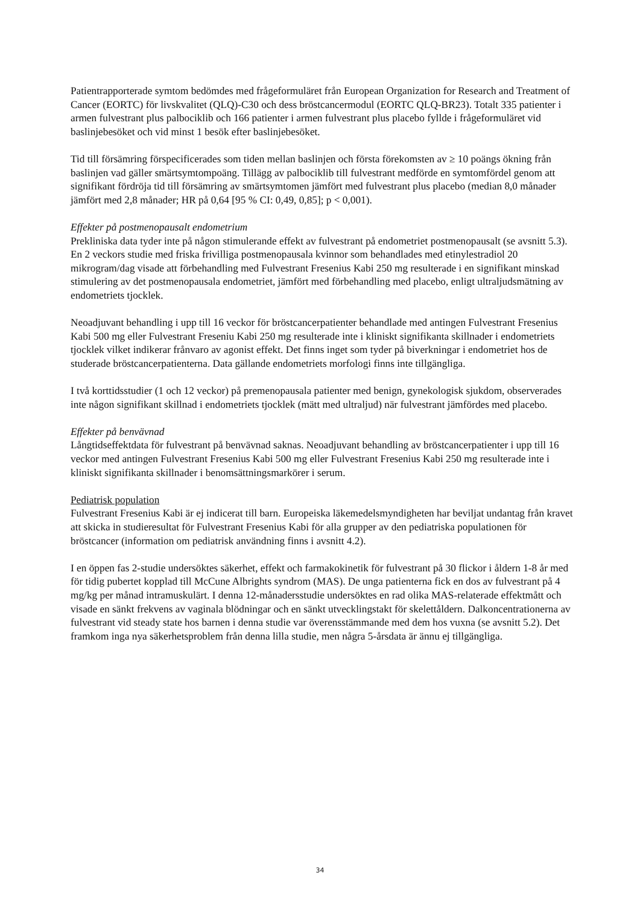Patientrapporterade symtom bedömdes med frågeformuläret från European Organization for Research and Treatment of Cancer (EORTC) för livskvalitet (QLQ)-C30 och dess bröstcancermodul (EORTC QLQ-BR23). Totalt 335 patienter i armen fulvestrant plus palbociklib och 166 patienter i armen fulvestrant plus placebo fyllde i frågeformuläret vid baslinjebesöket och vid minst 1 besök efter baslinjebesöket.
Tid till försämring förspecificerades som tiden mellan baslinjen och första förekomsten av ≥ 10 poängs ökning från baslinjen vad gäller smärtsymtompoäng. Tillägg av palbociklib till fulvestrant medförde en symtomfördel genom att signifikant fördröja tid till försämring av smärtsymtomen jämfört med fulvestrant plus placebo (median 8,0 månader jämfört med 2,8 månader; HR på 0,64 [95 % CI: 0,49, 0,85]; p < 0,001).
Effekter på postmenopausalt endometrium
Prekliniska data tyder inte på någon stimulerande effekt av fulvestrant på endometriet postmenopausalt (se avsnitt 5.3). En 2 veckors studie med friska frivilliga postmenopausala kvinnor som behandlades med etinylestradiol 20 mikrogram/dag visade att förbehandling med Fulvestrant Fresenius Kabi 250 mg resulterade i en signifikant minskad stimulering av det postmenopausala endometriet, jämfört med förbehandling med placebo, enligt ultraljudsmätning av endometriets tjocklek.
Neoadjuvant behandling i upp till 16 veckor för bröstcancerpatienter behandlade med antingen Fulvestrant Fresenius Kabi 500 mg eller Fulvestrant Freseniu Kabi 250 mg resulterade inte i kliniskt signifikanta skillnader i endometriets tjocklek vilket indikerar frånvaro av agonist effekt. Det finns inget som tyder på biverkningar i endometriet hos de studerade bröstcancerpatienterna. Data gällande endometriets morfologi finns inte tillgängliga.
I två korttidsstudier (1 och 12 veckor) på premenopausala patienter med benign, gynekologisk sjukdom, observerades inte någon signifikant skillnad i endometriets tjocklek (mätt med ultraljud) när fulvestrant jämfördes med placebo.
Effekter på benvävnad
Långtidseffektdata för fulvestrant på benvävnad saknas. Neoadjuvant behandling av bröstcancerpatienter i upp till 16 veckor med antingen Fulvestrant Fresenius Kabi 500 mg eller Fulvestrant Fresenius Kabi 250 mg resulterade inte i kliniskt signifikanta skillnader i benomsättningsmarkörer i serum.
Pediatrisk population
Fulvestrant Fresenius Kabi är ej indicerat till barn. Europeiska läkemedelsmyndigheten har beviljat undantag från kravet att skicka in studieresultat för Fulvestrant Fresenius Kabi för alla grupper av den pediatriska populationen för bröstcancer (information om pediatrisk användning finns i avsnitt 4.2).
I en öppen fas 2-studie undersöktes säkerhet, effekt och farmakokinetik för fulvestrant på 30 flickor i åldern 1-8 år med för tidig pubertet kopplad till McCune Albrights syndrom (MAS). De unga patienterna fick en dos av fulvestrant på 4 mg/kg per månad intramuskulärt. I denna 12-månadersstudie undersöktes en rad olika MAS-relaterade effektmått och visade en sänkt frekvens av vaginala blödningar och en sänkt utvecklingstakt för skelettåldern. Dalkoncentrationerna av fulvestrant vid steady state hos barnen i denna studie var överensstämmande med dem hos vuxna (se avsnitt 5.2). Det framkom inga nya säkerhetsproblem från denna lilla studie, men några 5-årsdata är ännu ej tillgängliga.
34